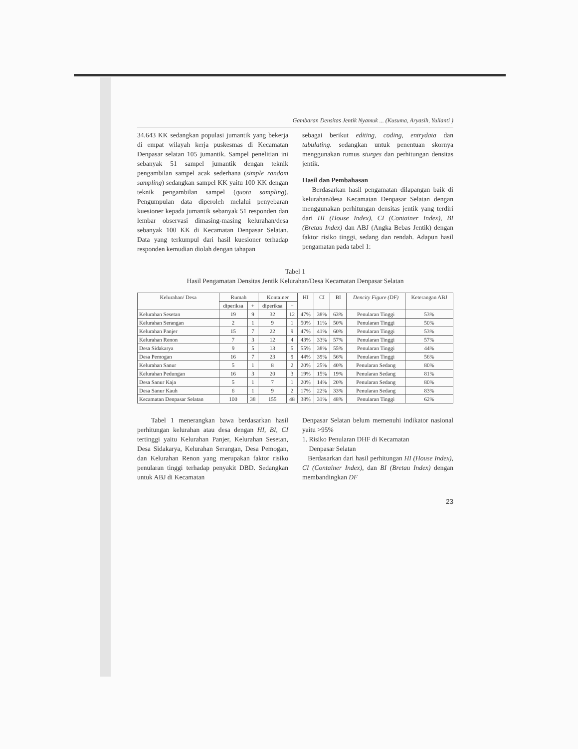Gambaran Densitas Jentik Nyamuk ... (Kusuma, Aryasih, Yulianti )
34.643 KK sedangkan populasi jumantik yang bekerja di empat wilayah kerja puskesmas di Kecamatan Denpasar selatan 105 jumantik. Sampel penelitian ini sebanyak 51 sampel jumantik dengan teknik pengambilan sampel acak sederhana (simple random sampling) sedangkan sampel KK yaitu 100 KK dengan teknik pengambilan sampel (quota sampling). Pengumpulan data diperoleh melalui penyebaran kuesioner kepada jumantik sebanyak 51 responden dan lembar observasi dimasing-masing kelurahan/desa sebanyak 100 KK di Kecamatan Denpasar Selatan. Data yang terkumpul dari hasil kuesioner terhadap responden kemudian diolah dengan tahapan
sebagai berikut editing, coding, entrydata dan tabulating. sedangkan untuk penentuan skornya menggunakan rumus sturges dan perhitungan densitas jentik.
Hasil dan Pembahasan
Berdasarkan hasil pengamatan dilapangan baik di kelurahan/desa Kecamatan Denpasar Selatan dengan menggunakan perhitungan densitas jentik yang terdiri dari HI (House Index), CI (Container Index), BI (Bretau Index) dan ABJ (Angka Bebas Jentik) dengan faktor risiko tinggi, sedang dan rendah. Adapun hasil pengamatan pada tabel 1:
Tabel 1
Hasil Pengamatan Densitas Jentik Kelurahan/Desa Kecamatan Denpasar Selatan
| Kelurahan/ Desa | Rumah | | Kontainer | | HI | CI | BI | Dencity Figure (DF) | Keterangan ABJ |
| --- | --- | --- | --- | --- | --- | --- | --- | --- | --- |
| | diperiksa | + | diperiksa | + | | | | | |
| Kelurahan Sesetan | 19 | 9 | 32 | 12 | 47% | 38% | 63% | Penularan Tinggi | 53% |
| Kelurahan Serangan | 2 | 1 | 9 | 1 | 50% | 11% | 50% | Penularan Tinggi | 50% |
| Kelurahan Panjer | 15 | 7 | 22 | 9 | 47% | 41% | 60% | Penularan Tinggi | 53% |
| Kelurahan Renon | 7 | 3 | 12 | 4 | 43% | 33% | 57% | Penularan Tinggi | 57% |
| Desa Sidakarya | 9 | 5 | 13 | 5 | 55% | 38% | 55% | Penularan Tinggi | 44% |
| Desa Pemogan | 16 | 7 | 23 | 9 | 44% | 39% | 56% | Penularan Tinggi | 56% |
| Kelurahan Sanur | 5 | 1 | 8 | 2 | 20% | 25% | 40% | Penularan Sedang | 80% |
| Kelurahan Pedungan | 16 | 3 | 20 | 3 | 19% | 15% | 19% | Penularan Sedang | 81% |
| Desa Sanur Kaja | 5 | 1 | 7 | 1 | 20% | 14% | 20% | Penularan Sedang | 80% |
| Desa Sanur Kauh | 6 | 1 | 9 | 2 | 17% | 22% | 33% | Penularan Sedang | 83% |
| Kecamatan Denpasar Selatan | 100 | 38 | 155 | 48 | 38% | 31% | 48% | Penularan Tinggi | 62% |
Tabel 1 menerangkan bawa berdasarkan hasil perhitungan kelurahan atau desa dengan HI, BI, CI tertinggi yaitu Kelurahan Panjer, Kelurahan Sesetan, Desa Sidakarya, Kelurahan Serangan, Desa Pemogan, dan Kelurahan Renon yang merupakan faktor risiko penularan tinggi terhadap penyakit DBD. Sedangkan untuk ABJ di Kecamatan
Denpasar Selatan belum memenuhi indikator nasional yaitu >95%
1. Risiko Penularan DHF di Kecamatan
Denpasar Selatan
Berdasarkan dari hasil perhitungan HI (House Index), CI (Container Index), dan BI (Bretau Index) dengan membandingkan DF
23